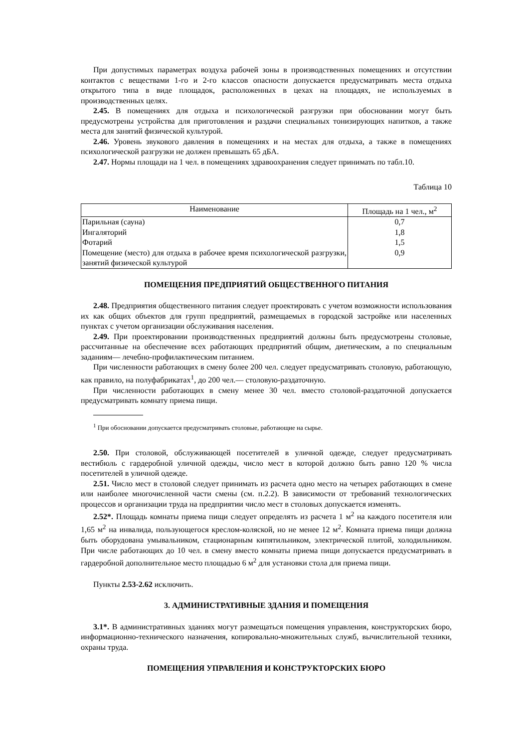При допустимых параметрах воздуха рабочей зоны в производственных помещениях и отсутствии контактов с веществами 1-го и 2-го классов опасности допускается предусматривать места отдыха открытого типа в виде площадок, расположенных в цехах на площадях, не используемых в производственных целях.
2.45. В помещениях для отдыха и психологической разгрузки при обосновании могут быть предусмотрены устройства для приготовления и раздачи специальных тонизирующих напитков, а также места для занятий физической культурой.
2.46. Уровень звукового давления в помещениях и на местах для отдыха, а также в помещениях психологической разгрузки не должен превышать 65 дБА.
2.47. Нормы площади на 1 чел. в помещениях здравоохранения следует принимать по табл.10.
Таблица 10
| Наименование | Площадь на 1 чел., м<sup>2</sup> |
| --- | --- |
| Парильная (сауна) | 0,7 |
| Ингаляторий | 1,8 |
| Фотарий | 1,5 |
| Помещение (место) для отдыха в рабочее время психологической разгрузки, занятий физической культурой | 0,9 |
ПОМЕЩЕНИЯ ПРЕДПРИЯТИЙ ОБЩЕСТВЕННОГО ПИТАНИЯ
2.48. Предприятия общественного питания следует проектировать с учетом возможности использования их как общих объектов для групп предприятий, размещаемых в городской застройке или населенных пунктах с учетом организации обслуживания населения.
2.49. При проектировании производственных предприятий должны быть предусмотрены столовые, рассчитанные на обеспечение всех работающих предприятий общим, диетическим, а по специальным заданиям— лечебно-профилактическим питанием.
При численности работающих в смену более 200 чел. следует предусматривать столовую, работающую, как правило, на полуфабрикатах<sup>1</sup>, до 200 чел.— столовую-раздаточную.
При численности работающих в смену менее 30 чел. вместо столовой-раздаточной допускается предусматривать комнату приема пищи.
<sup>1</sup> При обосновании допускается предусматривать столовые, работающие на сырье.
2.50. При столовой, обслуживающей посетителей в уличной одежде, следует предусматривать вестибюль с гардеробной уличной одежды, число мест в которой должно быть равно 120 % числа посетителей в уличной одежде.
2.51. Число мест в столовой следует принимать из расчета одно место на четырех работающих в смене или наиболее многочисленной части смены (см. п.2.2). В зависимости от требований технологических процессов и организации труда на предприятии число мест в столовых допускается изменять.
2.52*. Площадь комнаты приема пищи следует определять из расчета 1 м<sup>2</sup> на каждого посетителя или 1,65 м<sup>2</sup> на инвалида, пользующегося креслом-коляской, но не менее 12 м<sup>2</sup>. Комната приема пищи должна быть оборудована умывальником, стационарным кипятильником, электрической плитой, холодильником. При числе работающих до 10 чел. в смену вместо комнаты приема пищи допускается предусматривать в гардеробной дополнительное место площадью 6 м<sup>2</sup> для установки стола для приема пищи.
Пункты 2.53-2.62 исключить.
3. АДМИНИСТРАТИВНЫЕ ЗДАНИЯ И ПОМЕЩЕНИЯ
3.1*. В административных зданиях могут размещаться помещения управления, конструкторских бюро, информационно-технического назначения, копировально-множительных служб, вычислительной техники, охраны труда.
ПОМЕЩЕНИЯ УПРАВЛЕНИЯ И КОНСТРУКТОРСКИХ БЮРО